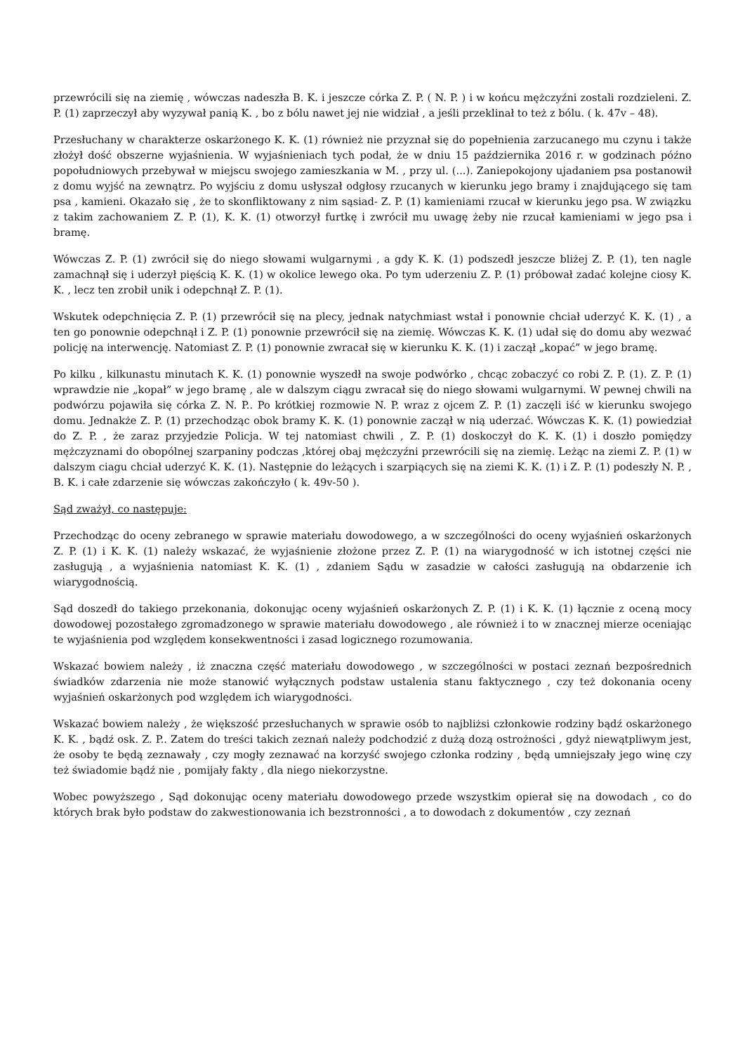przewrócili się na ziemię , wówczas nadeszła B. K. i jeszcze córka Z. P. ( N. P. ) i w końcu mężczyźni zostali rozdzieleni. Z. P. (1) zaprzeczył aby wyzywał panią K. , bo z bólu nawet jej nie widział , a jeśli przeklinał to też z bólu. ( k. 47v – 48).
Przesłuchany w charakterze oskarżonego K. K. (1) również nie przyznał się do popełnienia zarzucanego mu czynu i także złożył dość obszerne wyjaśnienia. W wyjaśnieniach tych podał, że w dniu 15 października 2016 r. w godzinach późno popołudniowych przebywał w miejscu swojego zamieszkania w M. , przy ul. (...). Zaniepokojony ujadaniem psa postanowił z domu wyjść na zewnątrz. Po wyjściu z domu usłyszał odgłosy rzucanych w kierunku jego bramy i znajdującego się tam psa , kamieni. Okazało się , że to skonfliktowany z nim sąsiad- Z. P. (1) kamieniami rzucał w kierunku jego psa. W związku z takim zachowaniem Z. P. (1), K. K. (1) otworzył furtkę i zwrócił mu uwagę żeby nie rzucał kamieniami w jego psa i bramę.
Wówczas Z. P. (1) zwrócił się do niego słowami wulgarnymi , a gdy K. K. (1) podszedł jeszcze bliżej Z. P. (1), ten nagle zamachnął się i uderzył pięścią K. K. (1) w okolice lewego oka. Po tym uderzeniu Z. P. (1) próbował zadać kolejne ciosy K. K. , lecz ten zrobił unik i odepchnął Z. P. (1).
Wskutek odepchnięcia Z. P. (1) przewrócił się na plecy, jednak natychmiast wstał i ponownie chciał uderzyć K. K. (1) , a ten go ponownie odepchnął i Z. P. (1) ponownie przewrócił się na ziemię. Wówczas K. K. (1) udał się do domu aby wezwać policję na interwencję. Natomiast Z. P. (1) ponownie zwracał się w kierunku K. K. (1) i zaczął „kopać” w jego bramę.
Po kilku , kilkunastu minutach K. K. (1) ponownie wyszedł na swoje podwórko , chcąc zobaczyć co robi Z. P. (1). Z. P. (1) wprawdzie nie „kopał” w jego bramę , ale w dalszym ciągu zwracał się do niego słowami wulgarnymi. W pewnej chwili na podwórzu pojawiła się córka Z. N. P.. Po krótkiej rozmowie N. P. wraz z ojcem Z. P. (1) zaczęli iść w kierunku swojego domu. Jednakże Z. P. (1) przechodząc obok bramy K. K. (1) ponownie zaczął w nią uderzać. Wówczas K. K. (1) powiedział do Z. P. , że zaraz przyjedzie Policja. W tej natomiast chwili , Z. P. (1) doskoczył do K. K. (1) i doszło pomiędzy mężczyznami do obopólnej szarpaniny podczas ,której obaj mężczyźni przewrócili się na ziemię. Leżąc na ziemi Z. P. (1) w dalszym ciagu chciał uderzyć K. K. (1). Następnie do leżących i szarpiących się na ziemi K. K. (1) i Z. P. (1) podeszły N. P. , B. K. i całe zdarzenie się wówczas zakończyło ( k. 49v-50 ).
Sąd zważył, co następuje:
Przechodząc do oceny zebranego w sprawie materiału dowodowego, a w szczególności do oceny wyjaśnień oskarżonych Z. P. (1) i K. K. (1) należy wskazać, że wyjaśnienie złożone przez Z. P. (1) na wiarygodność w ich istotnej części nie zasługują , a wyjaśnienia natomiast K. K. (1) , zdaniem Sądu w zasadzie w całości zasługują na obdarzenie ich wiarygodnością.
Sąd doszedł do takiego przekonania, dokonując oceny wyjaśnień oskarżonych Z. P. (1) i K. K. (1) łącznie z oceną mocy dowodowej pozostałego zgromadzonego w sprawie materiału dowodowego , ale również i to w znacznej mierze oceniając te wyjaśnienia pod względem konsekwentności i zasad logicznego rozumowania.
Wskazać bowiem należy , iż znaczna część materiału dowodowego , w szczególności w postaci zeznań bezpośrednich świadków zdarzenia nie może stanowić wyłącznych podstaw ustalenia stanu faktycznego , czy też dokonania oceny wyjaśnień oskarżonych pod względem ich wiarygodności.
Wskazać bowiem należy , że większość przesłuchanych w sprawie osób to najbliżsi członkowie rodziny bądź oskarżonego K. K. , bądź osk. Z. P.. Zatem do treści takich zeznań należy podchodzić z dużą dozą ostrożności , gdyż niewątpliwym jest, że osoby te będą zeznawały , czy mogły zeznawać na korzyść swojego członka rodziny , będą umniejszały jego winę czy też świadomie bądź nie , pomijały fakty , dla niego niekorzystne.
Wobec powyższego , Sąd dokonując oceny materiału dowodowego przede wszystkim opierał się na dowodach , co do których brak było podstaw do zakwestionowania ich bezstronności , a to dowodach z dokumentów , czy zeznań